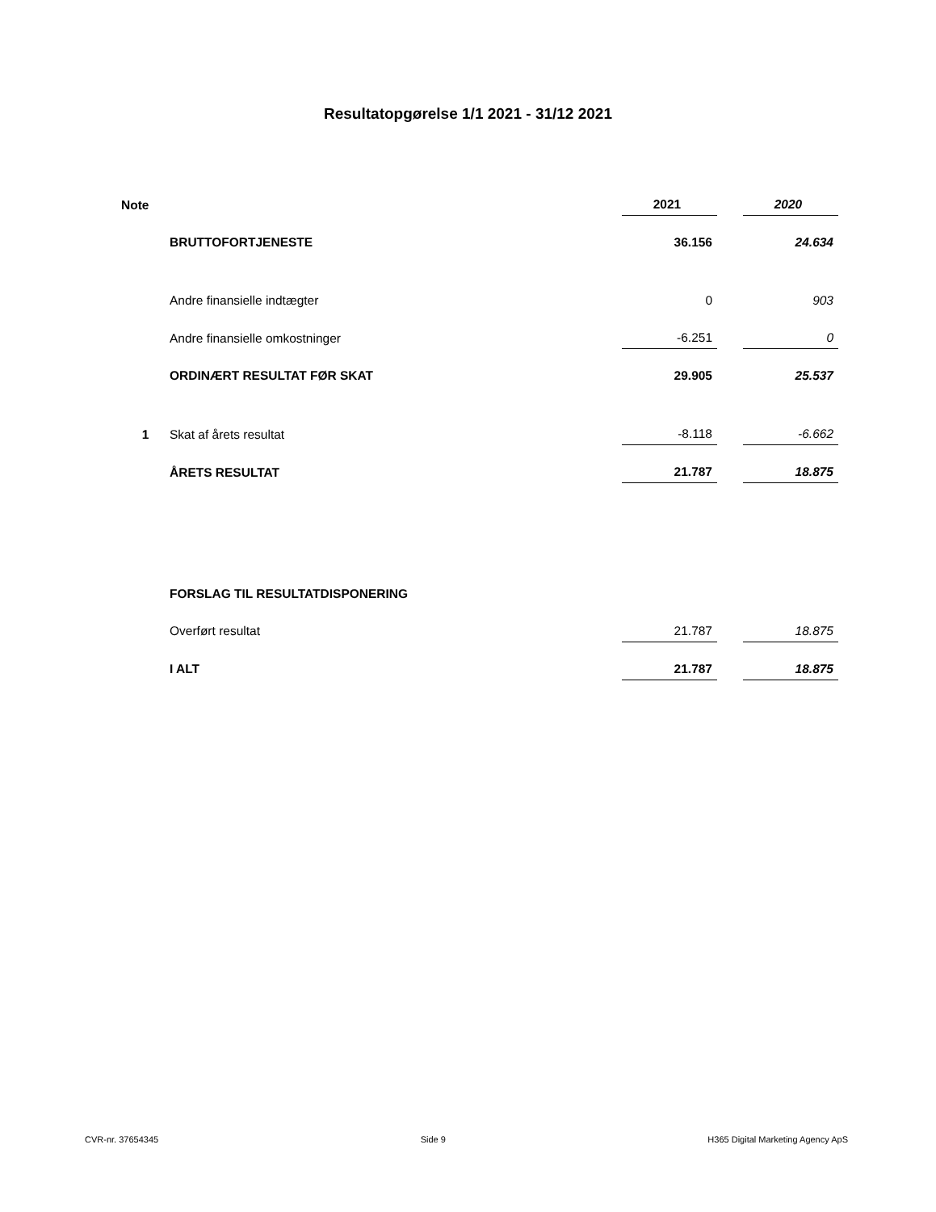Resultatopgørelse 1/1 2021 - 31/12 2021
| Note | | 2021 | | 2020 |
| | BRUTTOFORTJENESTE | 36.156 | | 24.634 |
| | Andre finansielle indtægter | 0 | | 903 |
| | Andre finansielle omkostninger | -6.251 | | 0 |
| | ORDINÆRT RESULTAT FØR SKAT | 29.905 | | 25.537 |
| 1 | Skat af årets resultat | -8.118 | | -6.662 |
| | ÅRETS RESULTAT | 21.787 | | 18.875 |
| | FORSLAG TIL RESULTATDISPONERING | | | |
| | Overført resultat | 21.787 | | 18.875 |
| | I ALT | 21.787 | | 18.875 |
CVR-nr. 37654345 Side 9 H365 Digital Marketing Agency ApS